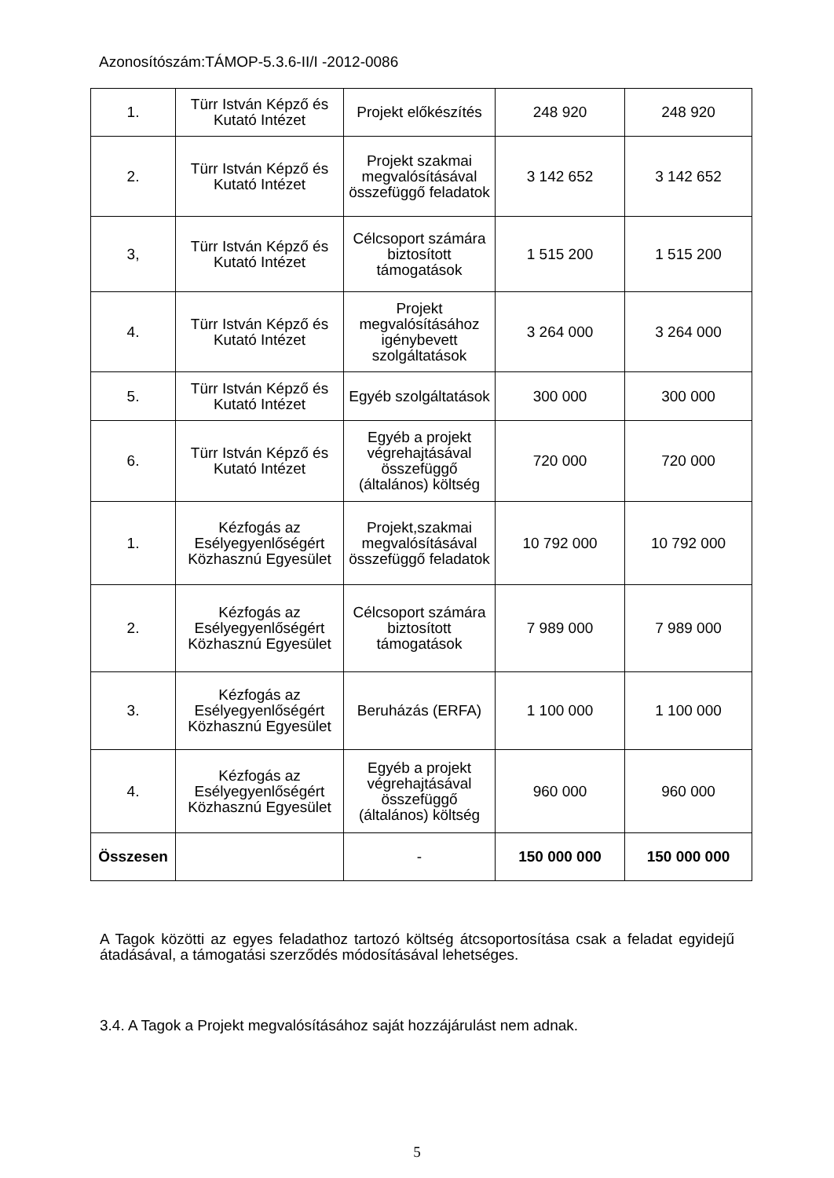Azonosítószám:TÁMOP-5.3.6-II/I -2012-0086
| 1. | Türr István Képző és Kutató Intézet | Projekt előkészítés | 248 920 | 248 920 |
| 2. | Türr István Képző és Kutató Intézet | Projekt szakmai megvalósításával összefüggő feladatok | 3 142 652 | 3 142 652 |
| 3, | Türr István Képző és Kutató Intézet | Célcsoport számára biztosított támogatások | 1 515 200 | 1 515 200 |
| 4. | Türr István Képző és Kutató Intézet | Projekt megvalósításához igénybevett szolgáltatások | 3 264 000 | 3 264 000 |
| 5. | Türr István Képző és Kutató Intézet | Egyéb szolgáltatások | 300 000 | 300 000 |
| 6. | Türr István Képző és Kutató Intézet | Egyéb a projekt végrehajtásával összefüggő (általános) költség | 720 000 | 720 000 |
| 1. | Kézfogás az Esélyegyenlőségért Közhasznú Egyesület | Projekt,szakmai megvalósításával összefüggő feladatok | 10 792 000 | 10 792 000 |
| 2. | Kézfogás az Esélyegyenlőségért Közhasznú Egyesület | Célcsoport számára biztosított támogatások | 7 989 000 | 7 989 000 |
| 3. | Kézfogás az Esélyegyenlőségért Közhasznú Egyesület | Beruházás (ERFA) | 1 100 000 | 1 100 000 |
| 4. | Kézfogás az Esélyegyenlőségért Közhasznú Egyesület | Egyéb a projekt végrehajtásával összefüggő (általános) költség | 960 000 | 960 000 |
| Összesen | | - | 150 000 000 | 150 000 000 |
A Tagok közötti az egyes feladathoz tartozó költség átcsoportosítása csak a feladat egyidejű átadásával, a támogatási szerződés módosításával lehetséges.
3.4. A Tagok a Projekt megvalósításához saját hozzájárulást nem adnak.
5